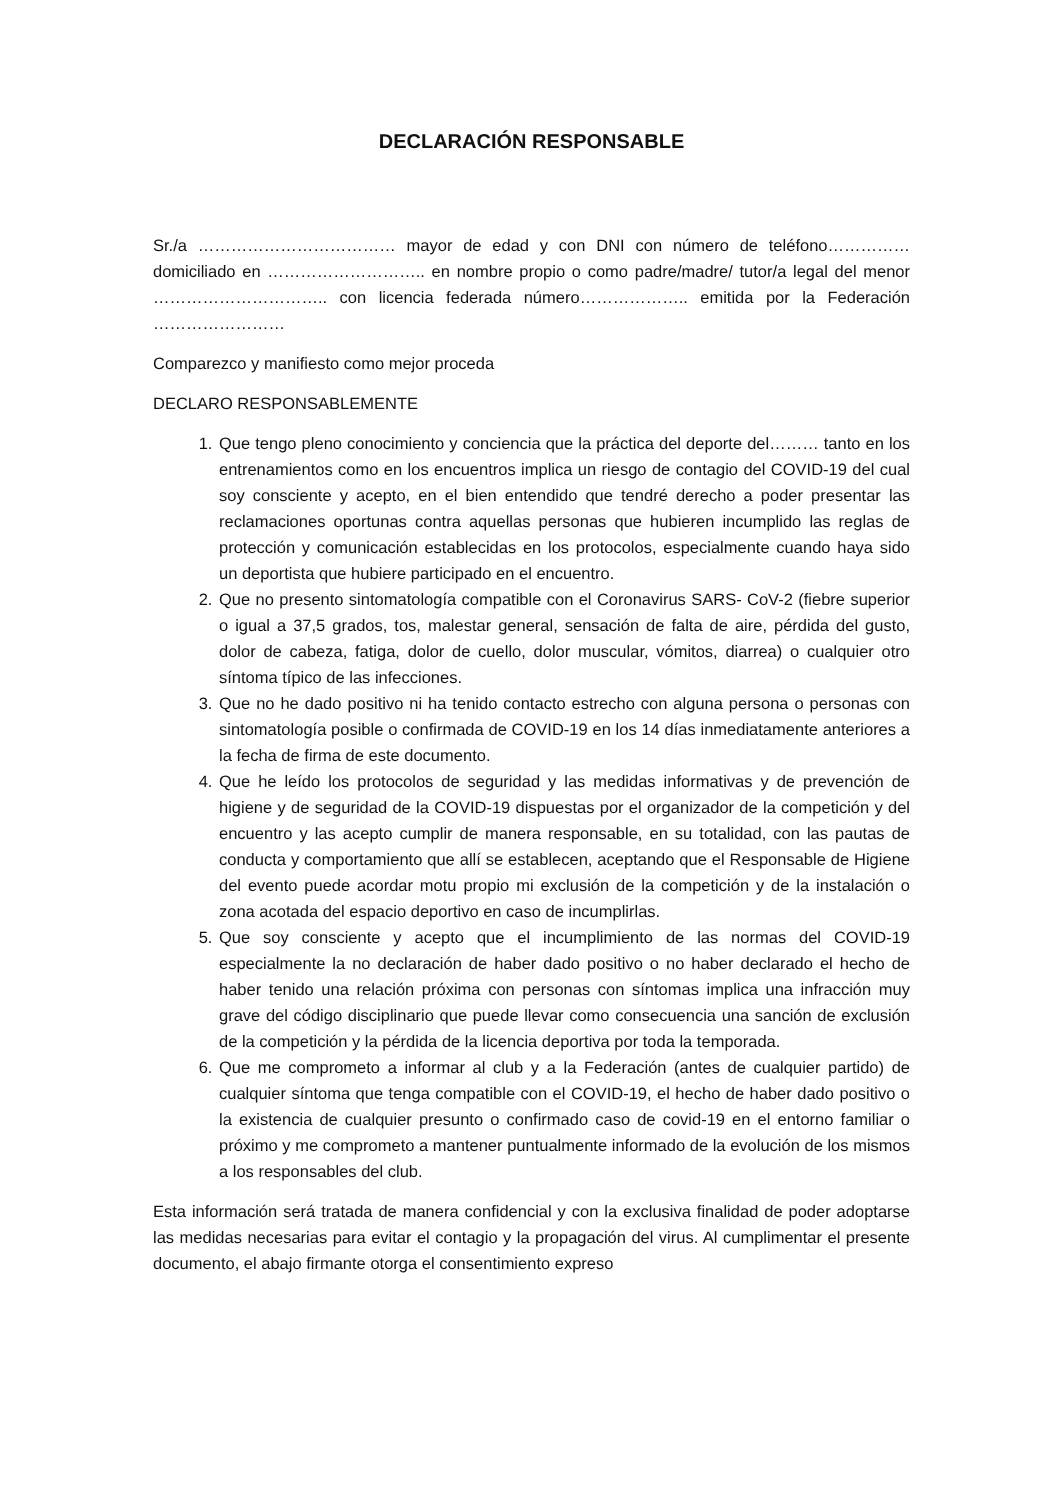DECLARACIÓN RESPONSABLE
Sr./a ……………………………… mayor de edad y con DNI con número de teléfono…………… domiciliado en ……………………….. en nombre propio o como padre/madre/ tutor/a legal del menor ………………………….. con licencia federada número……………….. emitida por la Federación ……………………
Comparezco y manifiesto como mejor proceda
DECLARO RESPONSABLEMENTE
1. Que tengo pleno conocimiento y conciencia que la práctica del deporte del……… tanto en los entrenamientos como en los encuentros implica un riesgo de contagio del COVID-19 del cual soy consciente y acepto, en el bien entendido que tendré derecho a poder presentar las reclamaciones oportunas contra aquellas personas que hubieren incumplido las reglas de protección y comunicación establecidas en los protocolos, especialmente cuando haya sido un deportista que hubiere participado en el encuentro.
2. Que no presento sintomatología compatible con el Coronavirus SARS- CoV-2 (fiebre superior o igual a 37,5 grados, tos, malestar general, sensación de falta de aire, pérdida del gusto, dolor de cabeza, fatiga, dolor de cuello, dolor muscular, vómitos, diarrea) o cualquier otro síntoma típico de las infecciones.
3. Que no he dado positivo ni ha tenido contacto estrecho con alguna persona o personas con sintomatología posible o confirmada de COVID-19 en los 14 días inmediatamente anteriores a la fecha de firma de este documento.
4. Que he leído los protocolos de seguridad y las medidas informativas y de prevención de higiene y de seguridad de la COVID-19 dispuestas por el organizador de la competición y del encuentro y las acepto cumplir de manera responsable, en su totalidad, con las pautas de conducta y comportamiento que allí se establecen, aceptando que el Responsable de Higiene del evento puede acordar motu propio mi exclusión de la competición y de la instalación o zona acotada del espacio deportivo en caso de incumplirlas.
5. Que soy consciente y acepto que el incumplimiento de las normas del COVID-19 especialmente la no declaración de haber dado positivo o no haber declarado el hecho de haber tenido una relación próxima con personas con síntomas implica una infracción muy grave del código disciplinario que puede llevar como consecuencia una sanción de exclusión de la competición y la pérdida de la licencia deportiva por toda la temporada.
6. Que me comprometo a informar al club y a la Federación (antes de cualquier partido) de cualquier síntoma que tenga compatible con el COVID-19, el hecho de haber dado positivo o la existencia de cualquier presunto o confirmado caso de covid-19 en el entorno familiar o próximo y me comprometo a mantener puntualmente informado de la evolución de los mismos a los responsables del club.
Esta información será tratada de manera confidencial y con la exclusiva finalidad de poder adoptarse las medidas necesarias para evitar el contagio y la propagación del virus. Al cumplimentar el presente documento, el abajo firmante otorga el consentimiento expreso